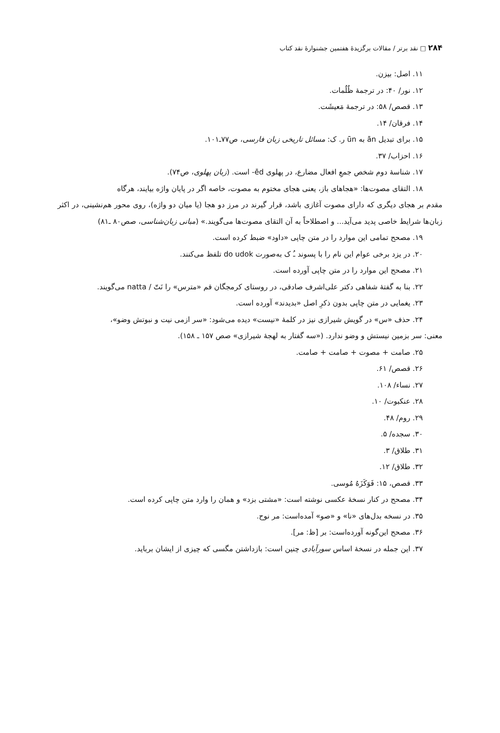۲۸۴ □ نقد برتر / مقالات برگزیدهٔ هفتمین جشنوارهٔ نقد کتاب
۱۱. اصل: بیزن.
۱۲. نور/ ۴۰: در ترجمهٔ ظُلُمات.
۱۳. قصص/ ۵۸: در ترجمهٔ مَعیشَت.
۱۴. فرقان/ ۱۴.
۱۵. برای تبدیل ān به ūn ر. ک: مسائل تاریخی زبان فارسی، ص۷۷ـ۱۰۱.
۱۶. احزاب/ ۳۷.
۱۷. شناسهٔ دوم شخص جمعِ افعال مضارع، در پهلوی ēd- است. (زبان پهلوی، ص۷۴).
۱۸. التقای مصوت‌ها: «هجاهای باز، یعنی هجای مختوم به مصوت، خاصه اگر در پایان واژه بیایند، هرگاه
مقدم بر هجای دیگری که دارای مصوت آغازی باشد، قرار گیرند در مرز دو هجا (یا میان دو واژه)، روی محور هم‌نشینی، در اکثر زبان‌ها شرایط خاصی پدید می‌آید... و اصطلاحاً به آن التقای مصوت‌ها می‌گویند.» (مبانی زبان‌شناسی، صص۸۰ ـ۸۱)
۱۹. مصحح تمامی این موارد را در متن چاپی «داود» ضبط کرده است.
۲۰. در یزد برخی عوام این نام را با پسوند ـُ ک به‌صورت do udok تلفظ می‌کنند.
۲۱. مصحح این موارد را در متن چاپی آورده است.
۲۲. بنا به گفتهٔ شفاهی دکتر علی‌اشرف صادقی، در روستای کرمجگان قم «مترس» را نَتّ / natta می‌گویند.
۲۳. یغمایی در متن چاپی بدون ذکرِ اصل «بدیدند» آورده است.
۲۴. حذف «س» در گویش شیرازی نیز در کلمهٔ «نیست» دیده می‌شود: «سر ازمی نیت و نبوتش وضو»،
معنی: سر بزمین نیستش و وضو ندارد. («سه گفتار به لهجهٔ شیرازی» صص ۱۵۷ ـ ۱۵۸).
۲۵. صامت + مصوت + صامت + صامت.
۲۶. قصص/ ۶۱.
۲۷. نساء/ ۱۰۸.
۲۸. عنکبوت/ ۱۰.
۲۹. روم/ ۴۸.
۳۰. سجده/ ۵.
۳۱. طلاق/ ۳.
۳۲. طلاق/ ۱۲.
۳۳. قصص، ۱۵: فَوَکَزَهُ مُوسی.
۳۴. مصحح در کنار نسخهٔ عکسی نوشته است: «مشتی بزد» و همان را وارد متن چاپی کرده است.
۳۵. در نسخه بدل‌های «نا» و «صو» آمده‌است: مر نوح.
۳۶. مصحح این‌گونه آورده‌است: بر [ظ: مر].
۳۷. این جمله در نسخهٔ اساس سورآبادی چنین است: بازداشتن مگسی که چیزی از ایشان برباید.